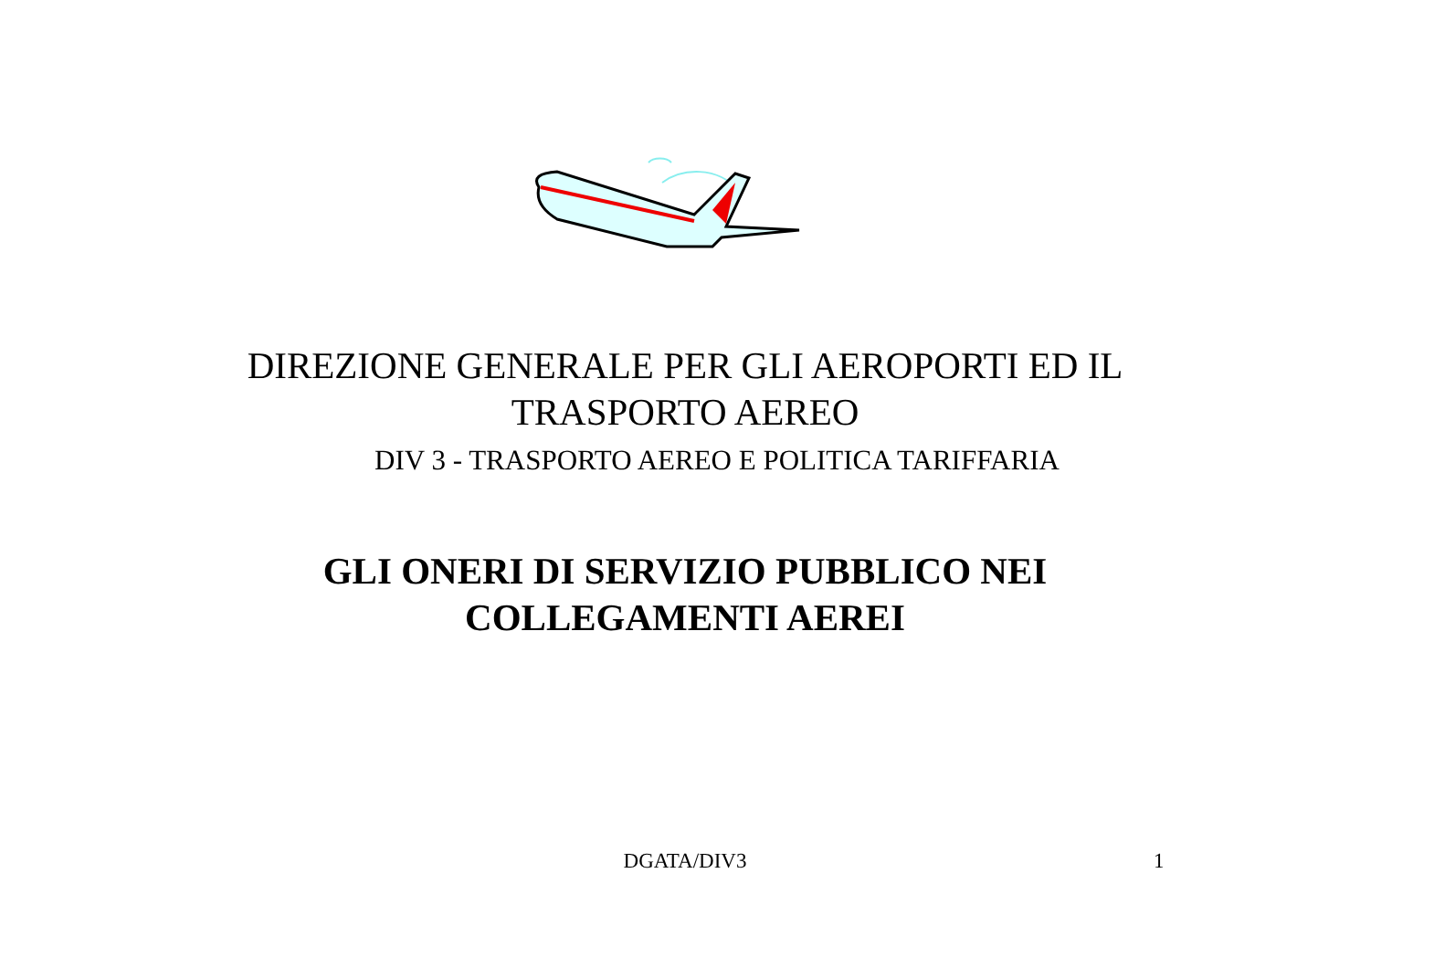DIREZIONE GENERALE PER GLI AEROPORTI ED IL
TRASPORTO AEREO
DIV 3 - TRASPORTO AEREO E POLITICA TARIFFARIA
GLI ONERI DI SERVIZIO PUBBLICO NEI
COLLEGAMENTI AEREI
DGATA/DIV3 1